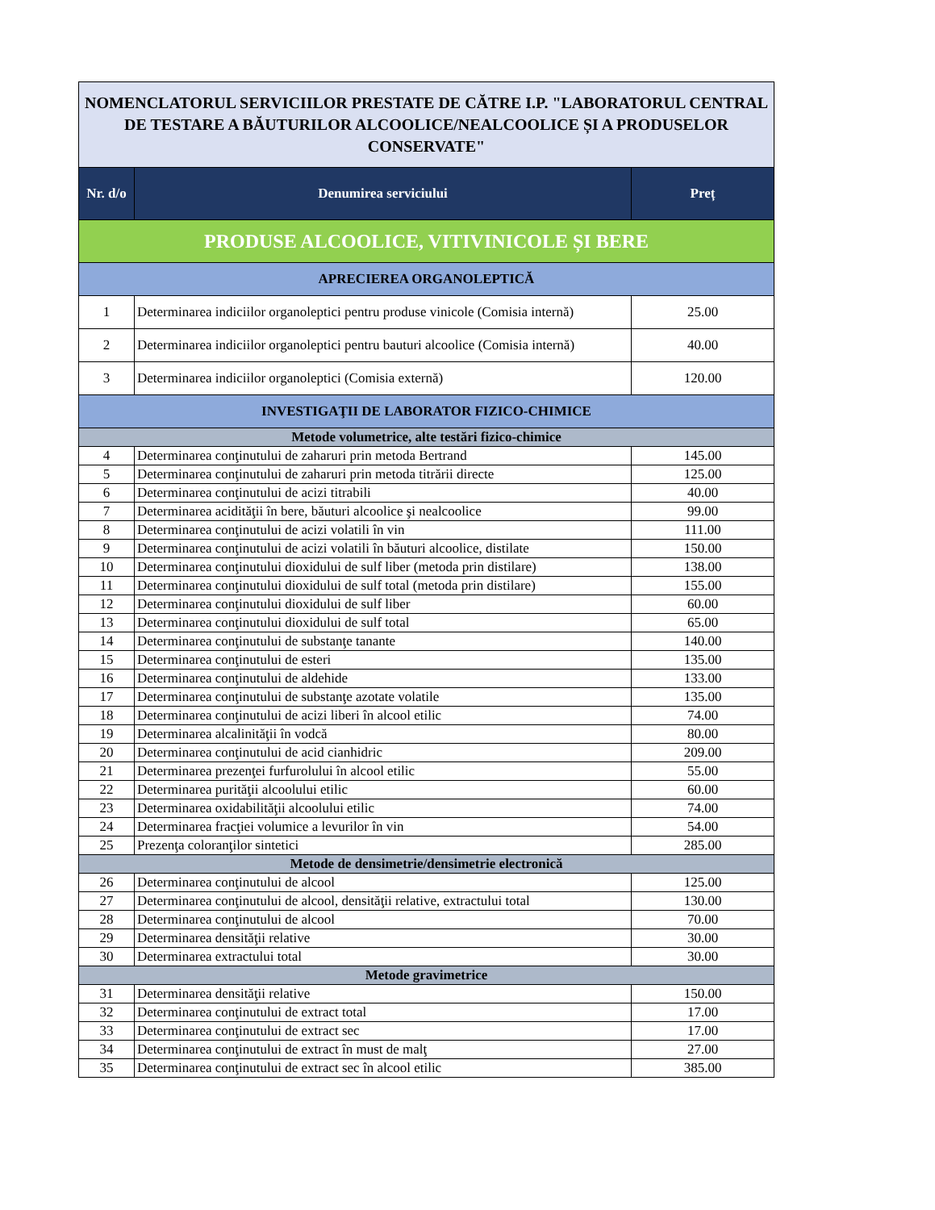| NOMENCLATORUL SERVICIILOR PRESTATE DE CĂTRE I.P. "LABORATORUL CENTRAL DE TESTARE A BĂUTURILOR ALCOOLICE/NEALCOOLICE ȘI A PRODUSELOR CONSERVATE" | | |
| Nr. d/o | Denumirea serviciului | Preț |
| PRODUSE ALCOOLICE, VITIVINICOLE ȘI BERE | | |
| APRECIEREA ORGANOLEPTICĂ | | |
| 1 | Determinarea indiciilor organoleptici pentru produse vinicole (Comisia internă) | 25.00 |
| 2 | Determinarea indiciilor organoleptici pentru bauturi alcoolice (Comisia internă) | 40.00 |
| 3 | Determinarea indiciilor organoleptici (Comisia externă) | 120.00 |
| INVESTIGAŢII DE LABORATOR FIZICO-CHIMICE | | |
| Metode volumetrice, alte testări fizico-chimice | | |
| 4 | Determinarea conţinutului de zaharuri prin metoda Bertrand | 145.00 |
| 5 | Determinarea conţinutului de zaharuri prin metoda titrării directe | 125.00 |
| 6 | Determinarea conţinutului de acizi titrabili | 40.00 |
| 7 | Determinarea acidităţii în bere, băuturi alcoolice şi nealcoolice | 99.00 |
| 8 | Determinarea conţinutului de acizi volatili în vin | 111.00 |
| 9 | Determinarea conţinutului de acizi volatili în băuturi alcoolice, distilate | 150.00 |
| 10 | Determinarea conţinutului dioxidului de sulf liber (metoda prin distilare) | 138.00 |
| 11 | Determinarea conţinutului dioxidului de sulf total (metoda prin distilare) | 155.00 |
| 12 | Determinarea conţinutului dioxidului de sulf liber | 60.00 |
| 13 | Determinarea conţinutului dioxidului de sulf total | 65.00 |
| 14 | Determinarea conţinutului de substanţe tanante | 140.00 |
| 15 | Determinarea conţinutului de esteri | 135.00 |
| 16 | Determinarea conţinutului de aldehide | 133.00 |
| 17 | Determinarea conţinutului de substanţe azotate volatile | 135.00 |
| 18 | Determinarea conţinutului de acizi liberi în alcool etilic | 74.00 |
| 19 | Determinarea alcalinităţii în vodcă | 80.00 |
| 20 | Determinarea conţinutului de acid cianhidric | 209.00 |
| 21 | Determinarea prezenţei furfurolului în alcool etilic | 55.00 |
| 22 | Determinarea purităţii alcoolului etilic | 60.00 |
| 23 | Determinarea oxidabilităţii alcoolului etilic | 74.00 |
| 24 | Determinarea fracţiei volumice a levurilor în vin | 54.00 |
| 25 | Prezenţa coloranţilor sintetici | 285.00 |
| Metode de densimetrie/densimetrie electronică | | |
| 26 | Determinarea conţinutului de alcool | 125.00 |
| 27 | Determinarea conţinutului de alcool, densităţii relative, extractului total | 130.00 |
| 28 | Determinarea conţinutului de alcool | 70.00 |
| 29 | Determinarea densităţii relative | 30.00 |
| 30 | Determinarea extractului total | 30.00 |
| Metode gravimetrice | | |
| 31 | Determinarea densităţii relative | 150.00 |
| 32 | Determinarea conţinutului de extract total | 17.00 |
| 33 | Determinarea conţinutului de extract sec | 17.00 |
| 34 | Determinarea conţinutului de extract în must de malţ | 27.00 |
| 35 | Determinarea conţinutului de extract sec în alcool etilic | 385.00 |